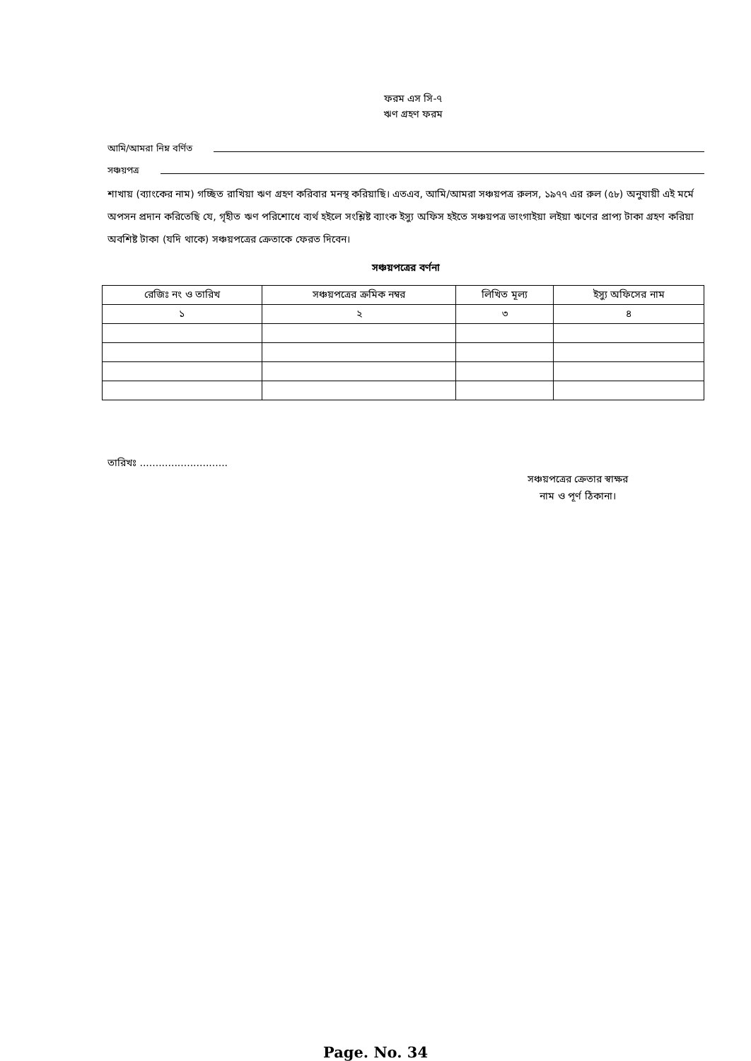ফরম এস সি-৭
ঋণ গ্রহণ ফরম
আমি/আমরা নিম্ন বর্ণিত
সঞ্চয়পত্র
শাখায় (ব্যাংকের নাম) গচ্ছিত রাখিয়া ঋণ গ্রহণ করিবার মনস্থ করিয়াছি। এতএব, আমি/আমরা সঞ্চয়পত্র রুলস, ১৯৭৭ এর রুল (৫৮) অনুযায়ী এই মর্মে অপসন প্রদান করিতেছি যে, গৃহীত ঋণ পরিশোধে ব্যর্থ হইলে সংশ্লিষ্ট ব্যাংক ইস্যু অফিস হইতে সঞ্চয়পত্র ভাংগাইয়া লইয়া ঋণের প্রাপ্য টাকা গ্রহণ করিয়া অবশিষ্ট টাকা (যদি থাকে) সঞ্চয়পত্রের ক্রেতাকে ফেরত দিবেন।
সঞ্চয়পত্রের বর্ণনা
| রেজিঃ নং ও তারিখ | সঞ্চয়পত্রের ক্রমিক নম্বর | লিখিত মূল্য | ইস্যু অফিসের নাম |
| --- | --- | --- | --- |
| ১ | ২ | ৩ | ৪ |
তারিখঃ ............................
সঞ্চয়পত্রের ক্রেতার স্বাক্ষর
নাম ও পূর্ণ ঠিকানা।
Page. No. 34